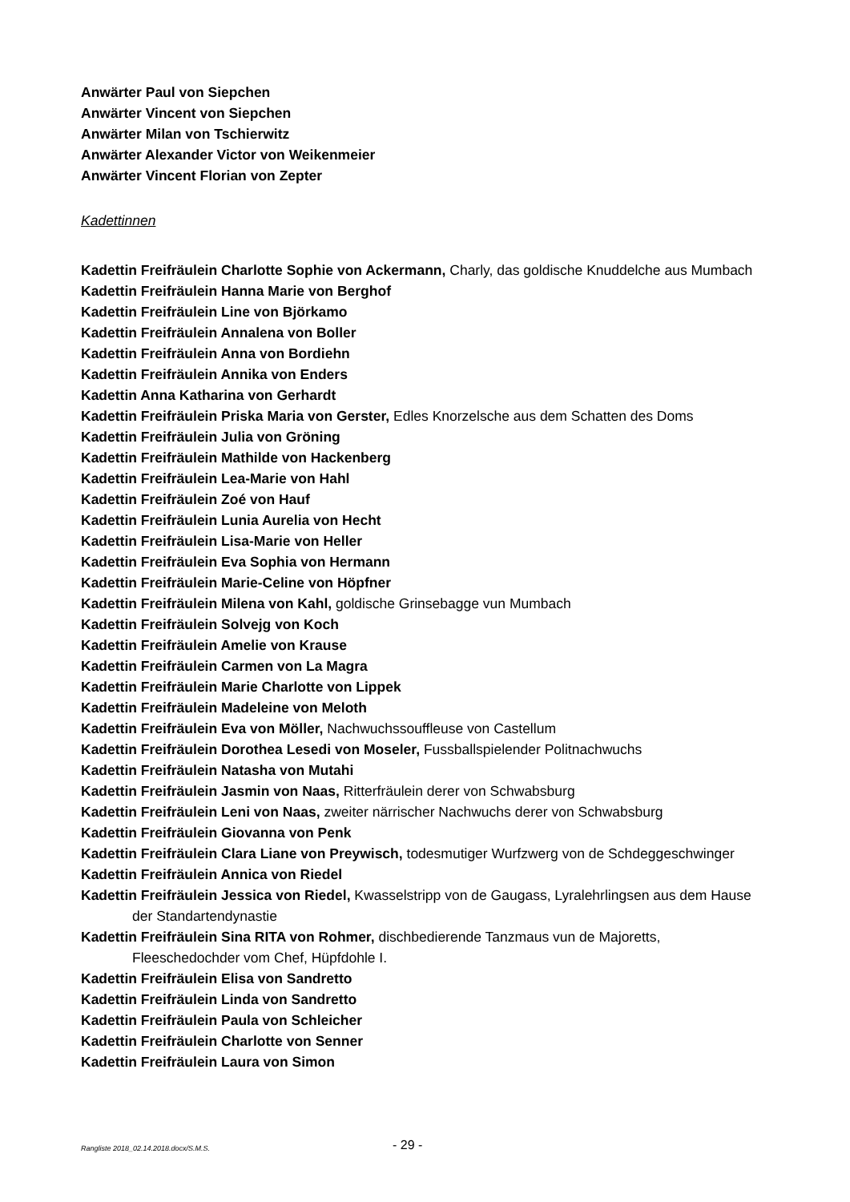Anwärter Paul von Siepchen
Anwärter Vincent von Siepchen
Anwärter Milan von Tschierwitz
Anwärter Alexander Victor von Weikenmeier
Anwärter Vincent Florian von Zepter
Kadettinnen
Kadettin Freifräulein Charlotte Sophie von Ackermann, Charly, das goldische Knuddelche aus Mumbach
Kadettin Freifräulein Hanna Marie von Berghof
Kadettin Freifräulein Line von Björkamo
Kadettin Freifräulein Annalena von Boller
Kadettin Freifräulein Anna von Bordiehn
Kadettin Freifräulein Annika von Enders
Kadettin Anna Katharina von Gerhardt
Kadettin Freifräulein Priska Maria von Gerster, Edles Knorzelsche aus dem Schatten des Doms
Kadettin Freifräulein Julia von Gröning
Kadettin Freifräulein Mathilde von Hackenberg
Kadettin Freifräulein Lea-Marie von Hahl
Kadettin Freifräulein Zoé von Hauf
Kadettin Freifräulein Lunia Aurelia von Hecht
Kadettin Freifräulein Lisa-Marie von Heller
Kadettin Freifräulein Eva Sophia von Hermann
Kadettin Freifräulein Marie-Celine von Höpfner
Kadettin Freifräulein Milena von Kahl, goldische Grinsebagge vun Mumbach
Kadettin Freifräulein Solvejg von Koch
Kadettin Freifräulein Amelie von Krause
Kadettin Freifräulein Carmen von La Magra
Kadettin Freifräulein Marie Charlotte von Lippek
Kadettin Freifräulein Madeleine von Meloth
Kadettin Freifräulein Eva von Möller, Nachwuchssouffleuse von Castellum
Kadettin Freifräulein Dorothea Lesedi von Moseler, Fussballspielender Politnachwuchs
Kadettin Freifräulein Natasha von Mutahi
Kadettin Freifräulein Jasmin von Naas, Ritterfräulein derer von Schwabsburg
Kadettin Freifräulein Leni von Naas, zweiter närrischer Nachwuchs derer von Schwabsburg
Kadettin Freifräulein Giovanna von Penk
Kadettin Freifräulein Clara Liane von Preywisch, todesmutiger Wurfzwerg von de Schdeggeschwinger
Kadettin Freifräulein Annica von Riedel
Kadettin Freifräulein Jessica von Riedel, Kwasselstripp von de Gaugass, Lyralehrlingsen aus dem Hause der Standartendynastie
Kadettin Freifräulein Sina RITA von Rohmer, dischbedierende Tanzmaus vun de Majoretts, Fleeschedochder vom Chef, Hüpfdohle I.
Kadettin Freifräulein Elisa von Sandretto
Kadettin Freifräulein Linda von Sandretto
Kadettin Freifräulein Paula von Schleicher
Kadettin Freifräulein Charlotte von Senner
Kadettin Freifräulein Laura von Simon
Rangliste 2018_02.14.2018.docx/S.M.S. - 29 -